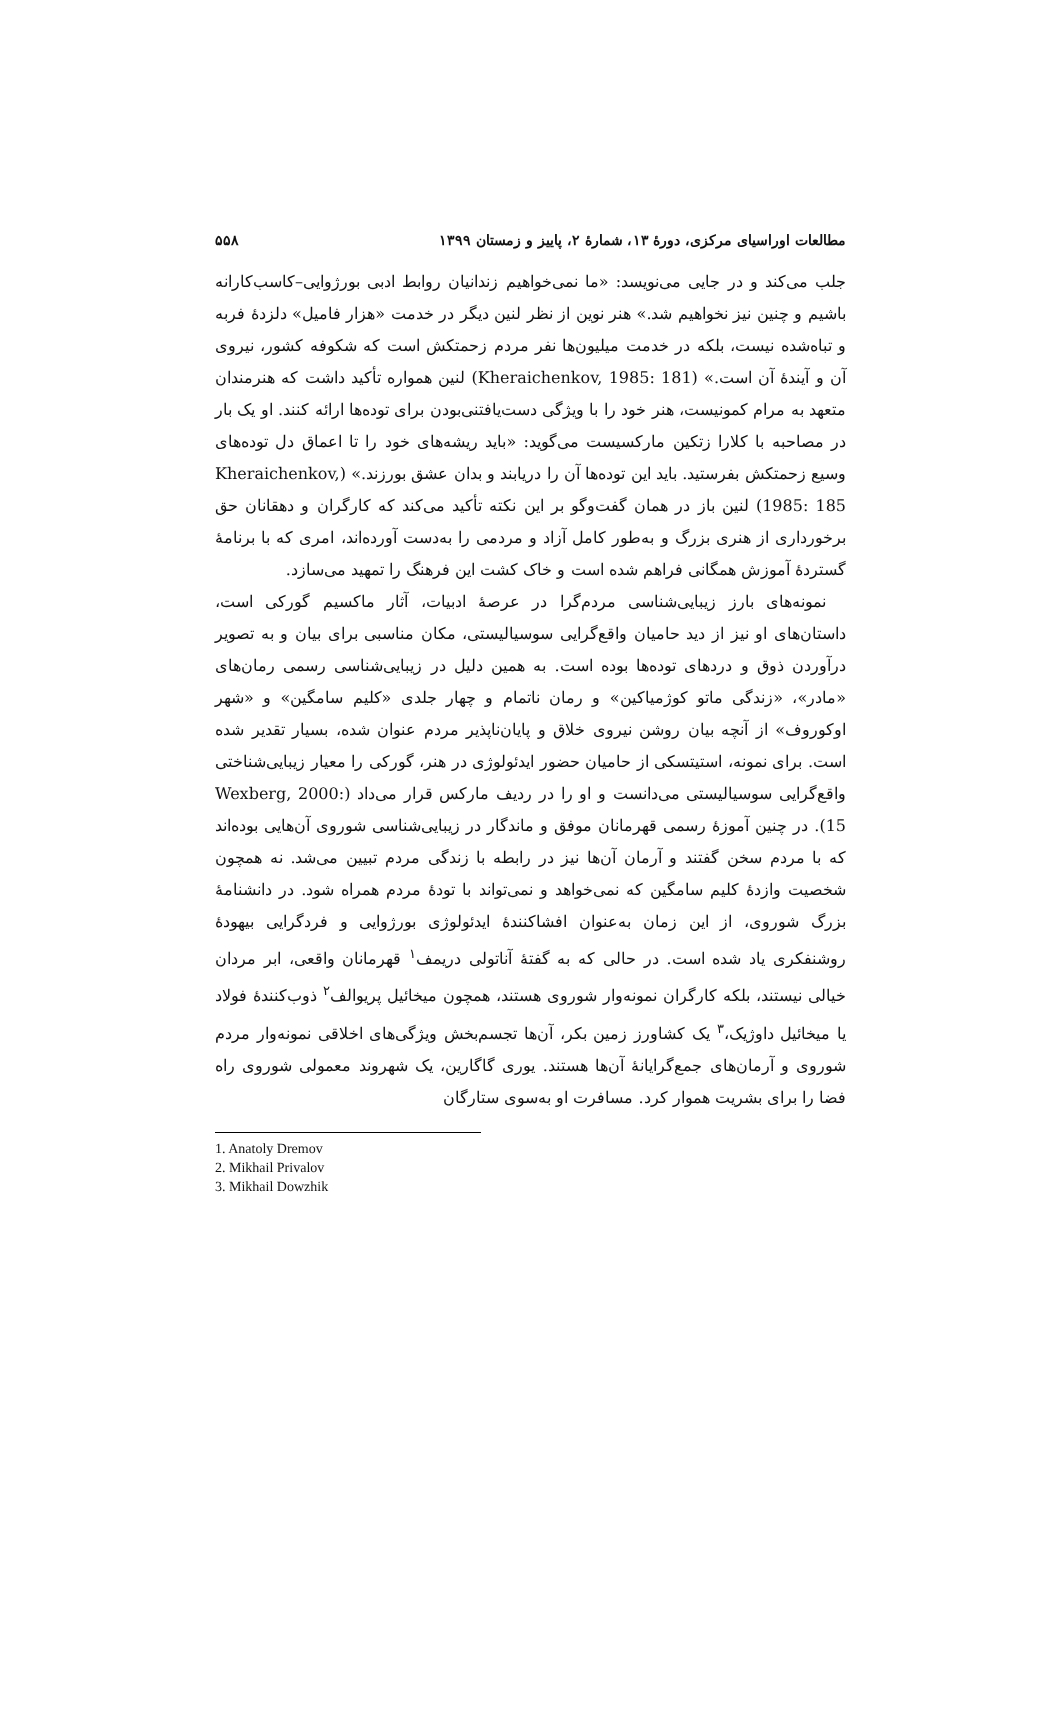مطالعات اوراسیای مرکزی، دورهٔ ۱۳، شمارهٔ ۲، پاییز و زمستان ۱۳۹۹ ۵۵۸
جلب می‌کند و در جایی می‌نویسد: «ما نمی‌خواهیم زندانیان روابط ادبی بورژوایی–کاسب‌کارانه باشیم و چنین نیز نخواهیم شد.» هنر نوین از نظر لنین دیگر در خدمت «هزار فامیل» دلزدهٔ فربه و تباه‌شده نیست، بلکه در خدمت میلیون‌ها نفر مردم زحمتکش است که شکوفه کشور، نیروی آن و آیندهٔ آن است.» (Kheraichenkov, 1985: 181) لنین همواره تأکید داشت که هنرمندان متعهد به مرام کمونیست، هنر خود را با ویژگی دست‌یافتنی‌بودن برای توده‌ها ارائه کنند. او یک بار در مصاحبه با کلارا زتکین مارکسیست می‌گوید: «باید ریشه‌های خود را تا اعماق دل توده‌های وسیع زحمتکش بفرستید. باید این توده‌ها آن را دریابند و بدان عشق بورزند.» (Kheraichenkov, 1985: 185) لنین باز در همان گفت‌وگو بر این نکته تأکید می‌کند که کارگران و دهقانان حق برخورداری از هنری بزرگ و به‌طور کامل آزاد و مردمی را به‌دست آورده‌اند، امری که با برنامهٔ گستردهٔ آموزش همگانی فراهم شده است و خاک کشت این فرهنگ را تمهید می‌سازد.
نمونه‌های بارز زیبایی‌شناسی مردم‌گرا در عرصهٔ ادبیات، آثار ماکسیم گورکی است، داستان‌های او نیز از دید حامیان واقع‌گرایی سوسیالیستی، مکان مناسبی برای بیان و به تصویر درآوردن ذوق و دردهای توده‌ها بوده است. به همین دلیل در زیبایی‌شناسی رسمی رمان‌های «مادر»، «زندگی ماتو کوژمیاکین» و رمان ناتمام و چهار جلدی «کلیم سامگین» و «شهر اوکوروف» از آنچه بیان روشن نیروی خلاق و پایان‌ناپذیر مردم عنوان شده، بسیار تقدیر شده است. برای نمونه، استیتسکی از حامیان حضور ایدئولوژی در هنر، گورکی را معیار زیبایی‌شناختی واقع‌گرایی سوسیالیستی می‌دانست و او را در ردیف مارکس قرار می‌داد (Wexberg, 2000: 15). در چنین آموزهٔ رسمی قهرمانان موفق و ماندگار در زیبایی‌شناسی شوروی آن‌هایی بوده‌اند که با مردم سخن گفتند و آرمان آن‌ها نیز در رابطه با زندگی مردم تبیین می‌شد. نه همچون شخصیت وازدهٔ کلیم سامگین که نمی‌خواهد و نمی‌تواند با تودهٔ مردم همراه شود. در دانشنامهٔ بزرگ شوروی، از این زمان به‌عنوان افشاکنندهٔ ایدئولوژی بورژوایی و فردگرایی بیهودهٔ روشنفکری یاد شده است. در حالی که به گفتهٔ آناتولی دریمف<sup>۱</sup> قهرمانان واقعی، ابر مردان خیالی نیستند، بلکه کارگران نمونه‌وار شوروی هستند، همچون میخائیل پریوالف<sup>۲</sup> ذوب‌کنندهٔ فولاد یا میخائیل داوژیک،<sup>۳</sup> یک کشاورز زمین بکر، آن‌ها تجسم‌بخش ویژگی‌های اخلاقی نمونه‌وار مردم شوروی و آرمان‌های جمع‌گرایانهٔ آن‌ها هستند. یوری گاگارین، یک شهروند معمولی شوروی راه فضا را برای بشریت هموار کرد. مسافرت او به‌سوی ستارگان
1. Anatoly Dremov
2. Mikhail Privalov
3. Mikhail Dowzhik